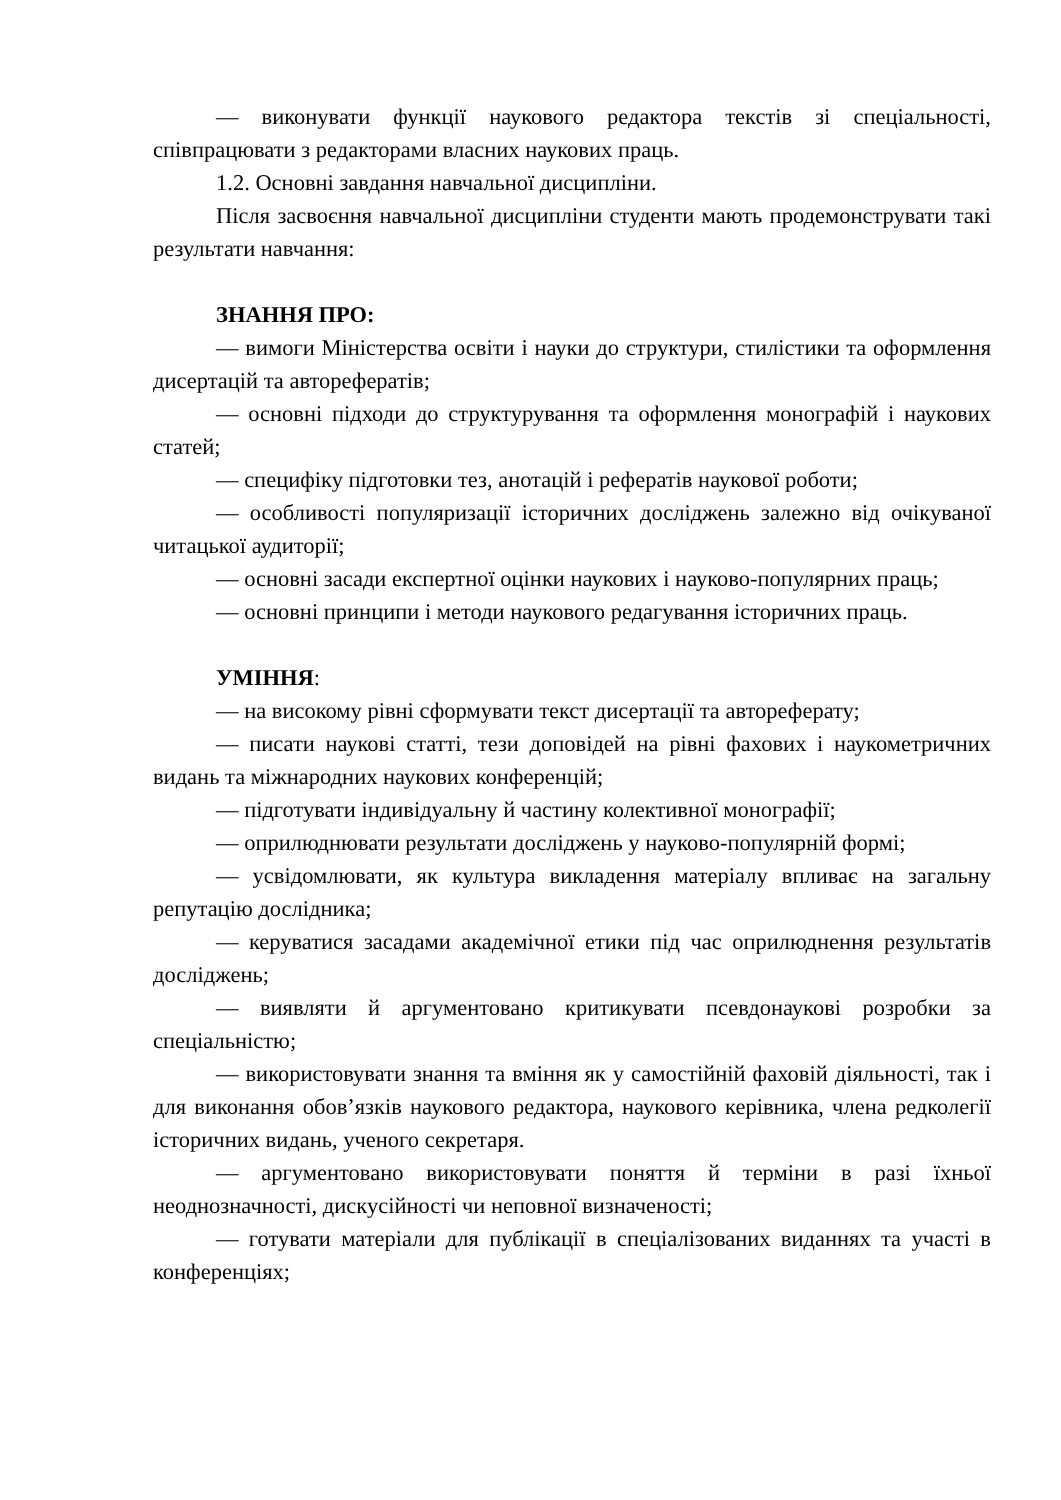— виконувати функції наукового редактора текстів зі спеціальності, співпрацювати з редакторами власних наукових праць.
1.2. Основні завдання навчальної дисципліни.
Після засвоєння навчальної дисципліни студенти мають продемонструвати такі результати навчання:
ЗНАННЯ ПРО:
— вимоги Міністерства освіти і науки до структури, стилістики та оформлення дисертацій та авторефератів;
— основні підходи до структурування та оформлення монографій і наукових статей;
— специфіку підготовки тез, анотацій і рефератів наукової роботи;
— особливості популяризації історичних досліджень залежно від очікуваної читацької аудиторії;
— основні засади експертної оцінки наукових і науково-популярних праць;
— основні принципи і методи наукового редагування історичних праць.
УМІННЯ:
— на високому рівні сформувати текст дисертації та автореферату;
— писати наукові статті, тези доповідей на рівні фахових і наукометричних видань та міжнародних наукових конференцій;
— підготувати індивідуальну й частину колективної монографії;
— оприлюднювати результати досліджень у науково-популярній формі;
— усвідомлювати, як культура викладення матеріалу впливає на загальну репутацію дослідника;
— керуватися засадами академічної етики під час оприлюднення результатів досліджень;
— виявляти й аргументовано критикувати псевдонаукові розробки за спеціальністю;
— використовувати знання та вміння як у самостійній фаховій діяльності, так і для виконання обов’язків наукового редактора, наукового керівника, члена редколегії історичних видань, ученого секретаря.
— аргументовано використовувати поняття й терміни в разі їхньої неоднозначності, дискусійності чи неповної визначеності;
— готувати матеріали для публікації в спеціалізованих виданнях та участі в конференціях;